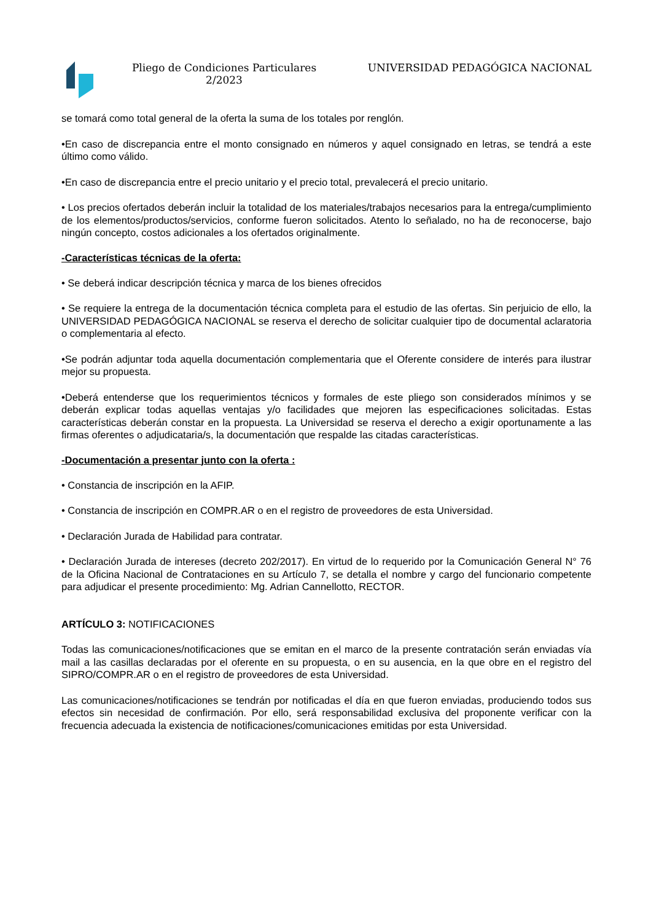Pliego de Condiciones Particulares 2/2023
UNIVERSIDAD PEDAGÓGICA NACIONAL
se tomará como total general de la oferta la suma de los totales por renglón.
•En caso de discrepancia entre el monto consignado en números y aquel consignado en letras, se tendrá a este último como válido.
•En caso de discrepancia entre el precio unitario y el precio total, prevalecerá el precio unitario.
• Los precios ofertados deberán incluir la totalidad de los materiales/trabajos necesarios para la entrega/cumplimiento de los elementos/productos/servicios, conforme fueron solicitados. Atento lo señalado, no ha de reconocerse, bajo ningún concepto, costos adicionales a los ofertados originalmente.
-Características técnicas de la oferta:
• Se deberá indicar descripción técnica y marca de los bienes ofrecidos
• Se requiere la entrega de la documentación técnica completa para el estudio de las ofertas. Sin perjuicio de ello, la UNIVERSIDAD PEDAGÓGICA NACIONAL se reserva el derecho de solicitar cualquier tipo de documental aclaratoria o complementaria al efecto.
•Se podrán adjuntar toda aquella documentación complementaria que el Oferente considere de interés para ilustrar mejor su propuesta.
•Deberá entenderse que los requerimientos técnicos y formales de este pliego son considerados mínimos y se deberán explicar todas aquellas ventajas y/o facilidades que mejoren las especificaciones solicitadas. Estas características deberán constar en la propuesta. La Universidad se reserva el derecho a exigir oportunamente a las firmas oferentes o adjudicataria/s, la documentación que respalde las citadas características.
-Documentación a presentar junto con la oferta :
• Constancia de inscripción en la AFIP.
• Constancia de inscripción en COMPR.AR o en el registro de proveedores de esta Universidad.
• Declaración Jurada de Habilidad para contratar.
• Declaración Jurada de intereses (decreto 202/2017). En virtud de lo requerido por la Comunicación General N° 76 de la Oficina Nacional de Contrataciones en su Artículo 7, se detalla el nombre y cargo del funcionario competente para adjudicar el presente procedimiento: Mg. Adrian Cannellotto, RECTOR.
ARTÍCULO 3: NOTIFICACIONES
Todas las comunicaciones/notificaciones que se emitan en el marco de la presente contratación serán enviadas vía mail a las casillas declaradas por el oferente en su propuesta, o en su ausencia, en la que obre en el registro del SIPRO/COMPR.AR o en el registro de proveedores de esta Universidad.
Las comunicaciones/notificaciones se tendrán por notificadas el día en que fueron enviadas, produciendo todos sus efectos sin necesidad de confirmación. Por ello, será responsabilidad exclusiva del proponente verificar con la frecuencia adecuada la existencia de notificaciones/comunicaciones emitidas por esta Universidad.